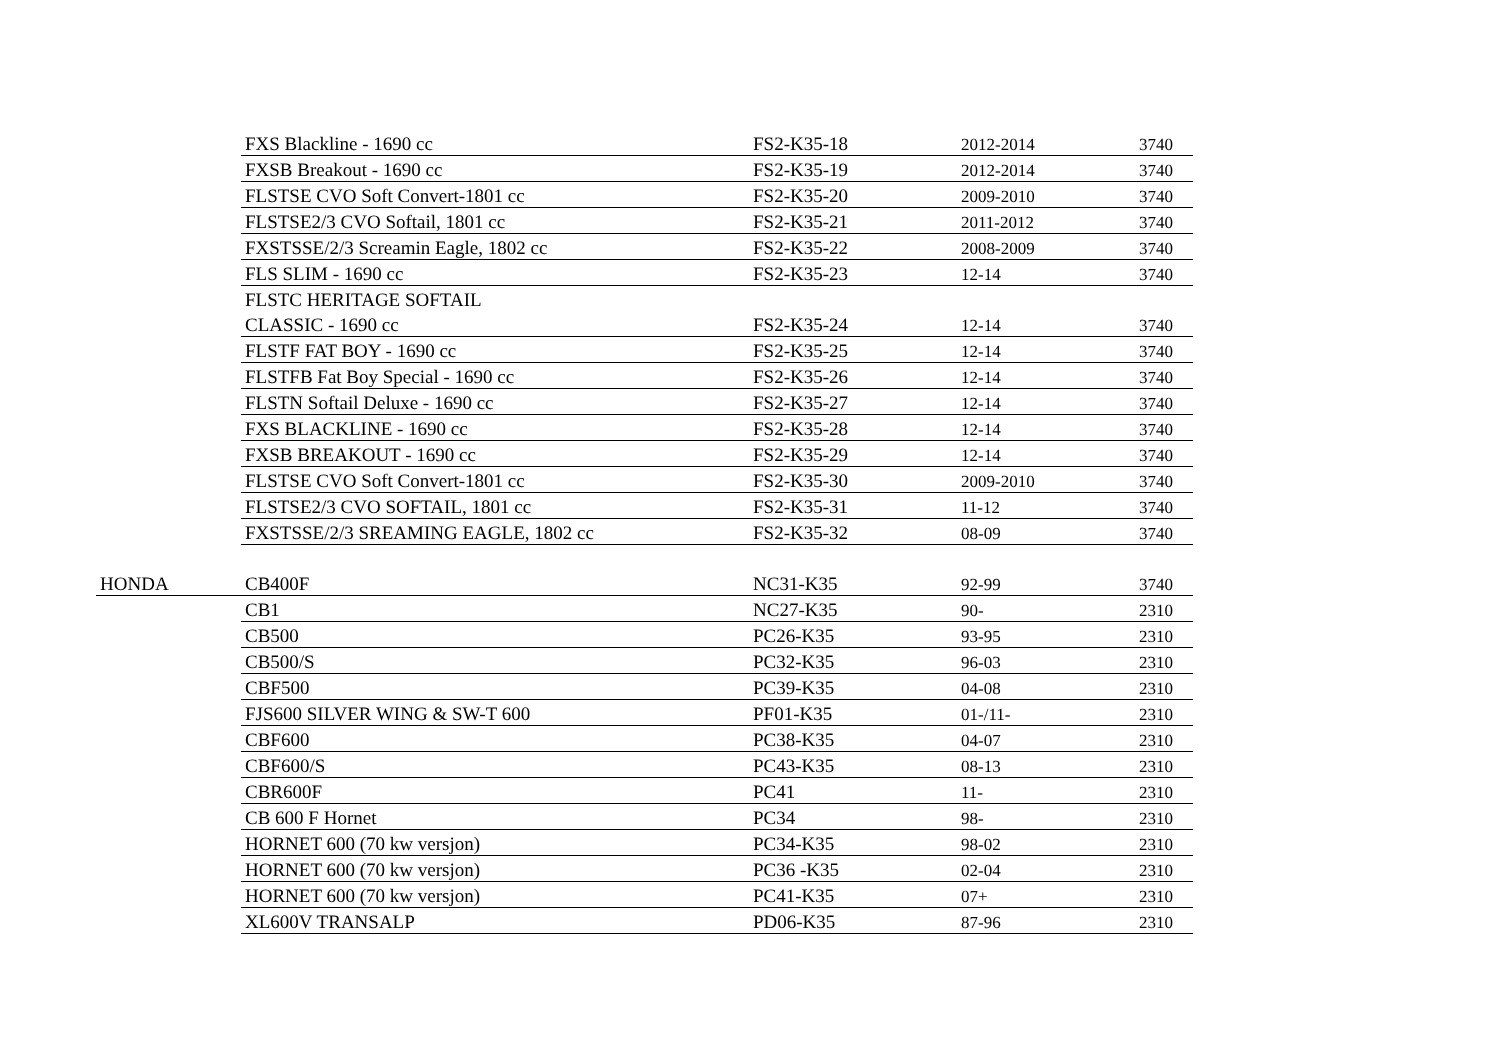| | FXS Blackline - 1690 cc | FS2-K35-18 | 2012-2014 | 3740 |
| | FXSB Breakout - 1690 cc | FS2-K35-19 | 2012-2014 | 3740 |
| | FLSTSE CVO Soft Convert-1801 cc | FS2-K35-20 | 2009-2010 | 3740 |
| | FLSTSE2/3 CVO Softail, 1801 cc | FS2-K35-21 | 2011-2012 | 3740 |
| | FXSTSSE/2/3 Screamin Eagle, 1802 cc | FS2-K35-22 | 2008-2009 | 3740 |
| | FLS SLIM - 1690 cc | FS2-K35-23 | 12-14 | 3740 |
| | FLSTC HERITAGE SOFTAIL | | | |
| | CLASSIC - 1690 cc | FS2-K35-24 | 12-14 | 3740 |
| | FLSTF FAT BOY - 1690 cc | FS2-K35-25 | 12-14 | 3740 |
| | FLSTFB Fat Boy Special - 1690 cc | FS2-K35-26 | 12-14 | 3740 |
| | FLSTN Softail Deluxe - 1690 cc | FS2-K35-27 | 12-14 | 3740 |
| | FXS BLACKLINE - 1690 cc | FS2-K35-28 | 12-14 | 3740 |
| | FXSB BREAKOUT - 1690 cc | FS2-K35-29 | 12-14 | 3740 |
| | FLSTSE CVO Soft Convert-1801 cc | FS2-K35-30 | 2009-2010 | 3740 |
| | FLSTSE2/3 CVO SOFTAIL, 1801 cc | FS2-K35-31 | 11-12 | 3740 |
| | FXSTSSE/2/3 SREAMING EAGLE, 1802 cc | FS2-K35-32 | 08-09 | 3740 |
| HONDA | CB400F | NC31-K35 | 92-99 | 3740 |
| | CB1 | NC27-K35 | 90- | 2310 |
| | CB500 | PC26-K35 | 93-95 | 2310 |
| | CB500/S | PC32-K35 | 96-03 | 2310 |
| | CBF500 | PC39-K35 | 04-08 | 2310 |
| | FJS600 SILVER WING & SW-T 600 | PF01-K35 | 01-/11- | 2310 |
| | CBF600 | PC38-K35 | 04-07 | 2310 |
| | CBF600/S | PC43-K35 | 08-13 | 2310 |
| | CBR600F | PC41 | 11- | 2310 |
| | CB 600 F Hornet | PC34 | 98- | 2310 |
| | HORNET 600 (70 kw versjon) | PC34-K35 | 98-02 | 2310 |
| | HORNET 600 (70 kw versjon) | PC36 -K35 | 02-04 | 2310 |
| | HORNET 600 (70 kw versjon) | PC41-K35 | 07+ | 2310 |
| | XL600V TRANSALP | PD06-K35 | 87-96 | 2310 |